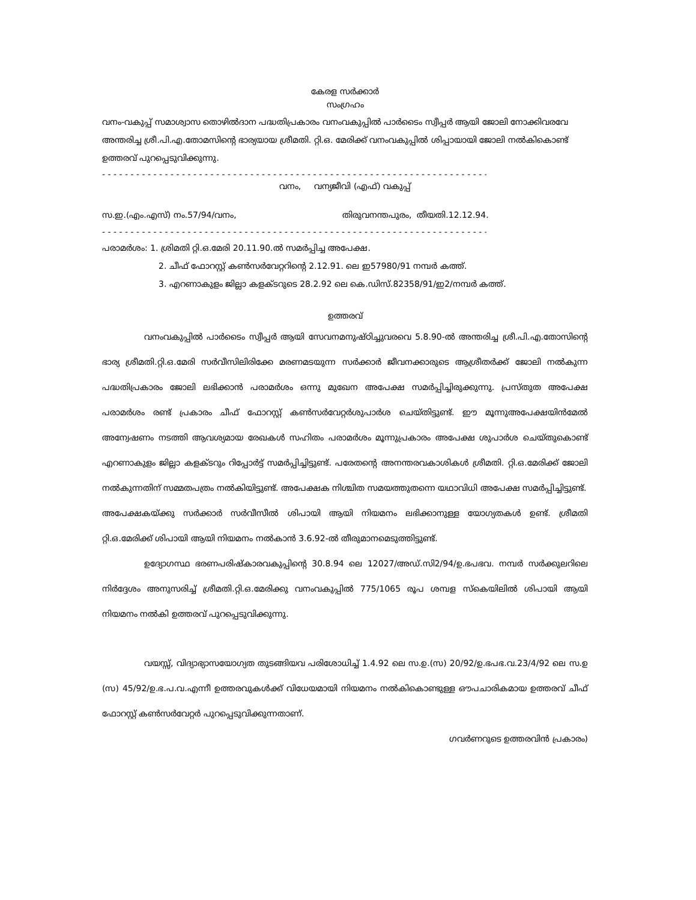കേരള സർക്കാർ
സംഗ്രഹം
വനം-വകുപ്പ് സമാശ്വാസ തൊഴിൽദാന പദ്ധതിപ്രകാരം വനംവകുപ്പിൽ പാർടൈം സ്വീപ്പർ ആയി ജോലി നോക്കിവരവേ അന്തരിച്ച ശ്രീ.പി.എ.തോമസിന്റെ ഭാര്യയായ ശ്രീമതി. റ്റി.ഒ. മേരിക്ക് വനംവകുപ്പിൽ ശിപ്പായായി ജോലി നൽകികൊണ്ട് ഉത്തരവ് പുറപ്പെടുവിക്കുന്നു.
- - - - - - - - - - - - - - - - - - - - - - - - - - - - - - - - - - - - - - - - - - - - - - - - - - - - - - - - - - - - - - - - - - - - - - - - - - - - - -
വനം, വന്യജീവി (എഫ്) വകുപ്പ്
സ.ഇ.(എം.എസ്) നം.57/94/വനം, തിരുവനന്തപുരം, തീയതി.12.12.94.
- - - - - - - - - - - - - - - - - - - - - - - - - - - - - - - - - - - - - - - - - - - - - - - - - - - - - - - - - - - - - - - - - - - - - - - - - - - - - -
പരാമർശം: 1. ശ്രിമതി റ്റി.ഒ.മേരി 20.11.90.ൽ സമർപ്പിച്ച അപേക്ഷ.
2. ചീഫ് ഫോറസ്റ്റ് കൺസർവേറ്ററിന്റെ 2.12.91. ലെ ഇ57980/91 നമ്പർ കത്ത്.
3. എറണാകുളം ജില്ലാ കളക്ടറുടെ 28.2.92 ലെ കെ.ഡിസ്.82358/91/ഇ2/നമ്പർ കത്ത്.
ഉത്തരവ്
വനംവകുപ്പിൽ പാർടൈം സ്വീപ്പർ ആയി സേവനമനുഷ്ഠിച്ചുവരവെ 5.8.90-ൽ അന്തരിച്ച ശ്രീ.പി.എ.തോസിന്റെ ഭാര്യ ശ്രീമതി.റ്റി.ഒ.മേരി സർവീസിലിരിക്കേ മരണമടയുന്ന സർക്കാർ ജീവനക്കാരുടെ ആശ്രീതർക്ക് ജോലി നൽകുന്ന പദ്ധതിപ്രകാരം ജോലി ലഭിക്കാൻ പരാമർശം ഒന്നു മുഖേന അപേക്ഷ സമർപ്പിച്ചിരുക്കുന്നു. പ്രസ്തുത അപേക്ഷ പരാമർശം രണ്ട് പ്രകാരം ചീഫ് ഫോറസ്റ്റ് കൺസർവേറ്റർശുപാർശ ചെയ്തിട്ടുണ്ട്. ഈ മൂന്നുഅപേക്ഷയിൻമേൽ അന്വേഷണം നടത്തി ആവശ്യമായ രേഖകൾ സഹിതം പരാമർശം മൂന്നുപ്രകാരം അപേക്ഷ ശുപാർശ ചെയ്തുകൊണ്ട് എറണാകുളം ജില്ലാ കളക്ടറും റിപ്പോർട്ട് സമർപ്പിച്ചിട്ടുണ്ട്. പരേതന്റെ അനന്തരവകാശികൾ ശ്രീമതി. റ്റി.ഒ.മേരിക്ക് ജോലി നൽകുന്നതിന് സമ്മതപത്രം നൽകിയിട്ടുണ്ട്. അപേക്ഷക നിശ്ചിത സമയത്തുതന്നെ യഥാവിധി അപേക്ഷ സമർപ്പിച്ചിട്ടുണ്ട്.
അപേക്ഷകയ്ക്കു സർക്കാർ സർവീസീൽ ശിപായി ആയി നിയമനം ലഭിക്കാനുള്ള യോഗ്യതകൾ ഉണ്ട്. ശ്രീമതി റ്റി.ഒ.മേരിക്ക് ശിപായി ആയി നിയമനം നൽകാൻ 3.6.92-ൽ തീരുമാനമെടുത്തിട്ടുണ്ട്.
ഉദ്യോഗസ്ഥ ഭരണപരിഷ്കാരവകുപ്പിന്റെ 30.8.94 ലെ 12027/അഡ്.സി2/94/ഉ.ഭപഭവ. നമ്പർ സർക്കുലറിലെ നിർദ്ദേശം അനുസരിച്ച് ശ്രീമതി.റ്റി.ഒ.മേരിക്കു വനംവകുപ്പിൽ 775/1065 രൂപ ശമ്പള സ്കെയിലിൽ ശിപായി ആയി നിയമനം നൽകി ഉത്തരവ് പുറപ്പെടുവിക്കുന്നു.
വയസ്സ്, വിദ്യാഭ്യാസയോഗ്യത തുടങ്ങിയവ പരിശോധിച്ച് 1.4.92 ലെ സ.ഉ.(സ) 20/92/ഉ.ഭപഭ.വ.23/4/92 ലെ സ.ഉ (സ) 45/92/ഉ.ഭ.പ.വ.എന്നീ ഉത്തരവുകൾക്ക് വിധേയമായി നിയമനം നൽകികൊണ്ടുള്ള ഔപചാരികമായ ഉത്തരവ് ചീഫ് ഫോറസ്റ്റ് കൺസർവേറ്റർ പുറപ്പെടുവിക്കുന്നതാണ്.
ഗവർണറുടെ ഉത്തരവിൻ പ്രകാരം)